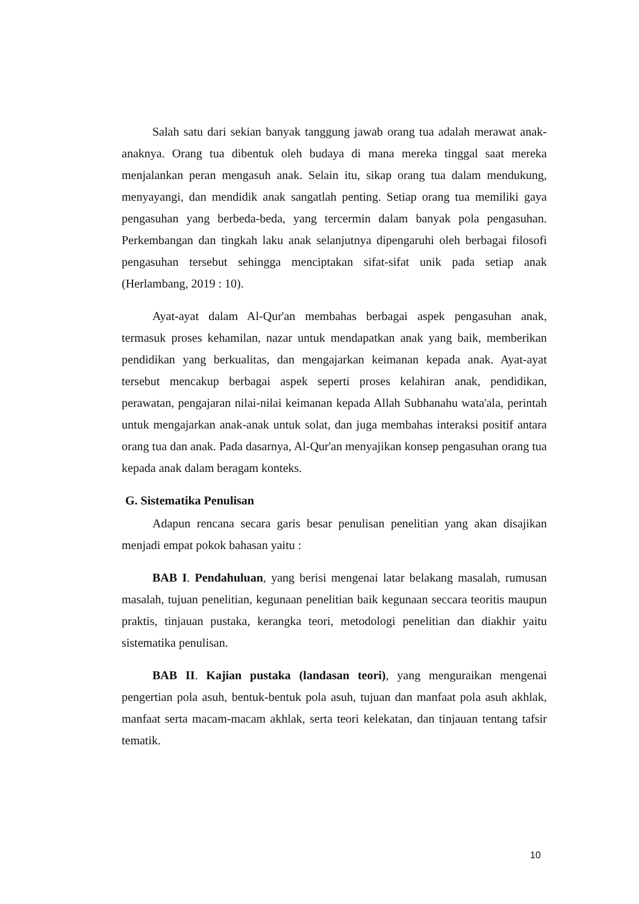Salah satu dari sekian banyak tanggung jawab orang tua adalah merawat anak-anaknya. Orang tua dibentuk oleh budaya di mana mereka tinggal saat mereka menjalankan peran mengasuh anak. Selain itu, sikap orang tua dalam mendukung, menyayangi, dan mendidik anak sangatlah penting. Setiap orang tua memiliki gaya pengasuhan yang berbeda-beda, yang tercermin dalam banyak pola pengasuhan. Perkembangan dan tingkah laku anak selanjutnya dipengaruhi oleh berbagai filosofi pengasuhan tersebut sehingga menciptakan sifat-sifat unik pada setiap anak (Herlambang, 2019 : 10).
Ayat-ayat dalam Al-Qur'an membahas berbagai aspek pengasuhan anak, termasuk proses kehamilan, nazar untuk mendapatkan anak yang baik, memberikan pendidikan yang berkualitas, dan mengajarkan keimanan kepada anak. Ayat-ayat tersebut mencakup berbagai aspek seperti proses kelahiran anak, pendidikan, perawatan, pengajaran nilai-nilai keimanan kepada Allah Subhanahu wata'ala, perintah untuk mengajarkan anak-anak untuk solat, dan juga membahas interaksi positif antara orang tua dan anak. Pada dasarnya, Al-Qur'an menyajikan konsep pengasuhan orang tua kepada anak dalam beragam konteks.
G. Sistematika Penulisan
Adapun rencana secara garis besar penulisan penelitian yang akan disajikan menjadi empat pokok bahasan yaitu :
BAB I. Pendahuluan, yang berisi mengenai latar belakang masalah, rumusan masalah, tujuan penelitian, kegunaan penelitian baik kegunaan seccara teoritis maupun praktis, tinjauan pustaka, kerangka teori, metodologi penelitian dan diakhir yaitu sistematika penulisan.
BAB II. Kajian pustaka (landasan teori), yang menguraikan mengenai pengertian pola asuh, bentuk-bentuk pola asuh, tujuan dan manfaat pola asuh akhlak, manfaat serta macam-macam akhlak, serta teori kelekatan, dan tinjauan tentang tafsir tematik.
10